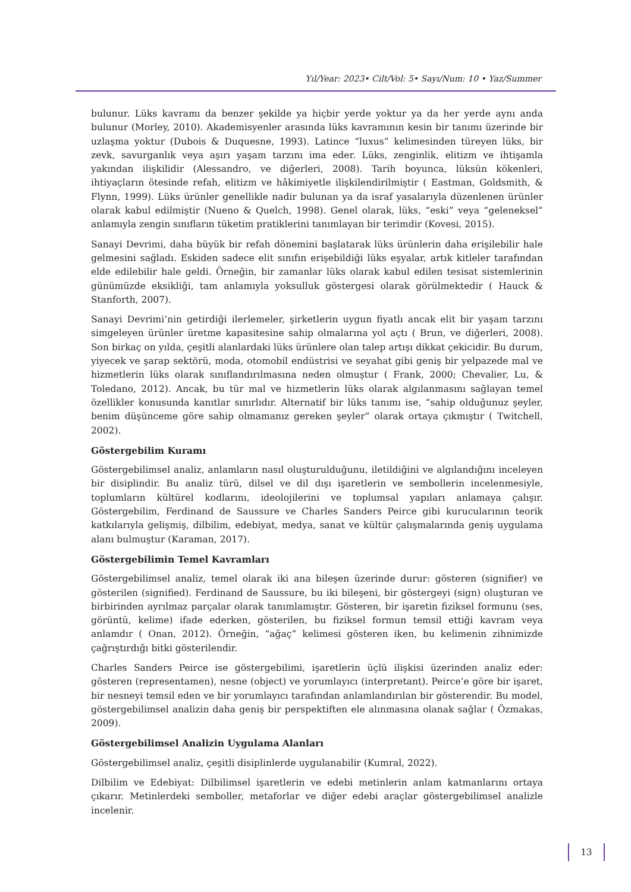Yıl/Year: 2023• Cilt/Vol: 5• Sayı/Num: 10 • Yaz/Summer
bulunur. Lüks kavramı da benzer şekilde ya hiçbir yerde yoktur ya da her yerde aynı anda bulunur (Morley, 2010). Akademisyenler arasında lüks kavramının kesin bir tanımı üzerinde bir uzlaşma yoktur (Dubois & Duquesne, 1993). Latince “luxus” kelimesinden türeyen lüks, bir zevk, savurganlık veya aşırı yaşam tarzını ima eder. Lüks, zenginlik, elitizm ve ihtişamla yakından ilişkilidir (Alessandro, ve diğerleri, 2008). Tarih boyunca, lüksün kökenleri, ihtiyaçların ötesinde refah, elitizm ve hâkimiyetle ilişkilendirilmiştir ( Eastman, Goldsmith, & Flynn, 1999). Lüks ürünler genellikle nadir bulunan ya da israf yasalarıyla düzenlenen ürünler olarak kabul edilmiştir (Nueno & Quelch, 1998). Genel olarak, lüks, “eski” veya “geleneksel” anlamıyla zengin sınıfların tüketim pratiklerini tanımlayan bir terimdir (Kovesi, 2015).
Sanayi Devrimi, daha büyük bir refah dönemini başlatarak lüks ürünlerin daha erişilebilir hale gelmesini sağladı. Eskiden sadece elit sınıfın erişebildiği lüks eşyalar, artık kitleler tarafından elde edilebilir hale geldi. Örneğin, bir zamanlar lüks olarak kabul edilen tesisat sistemlerinin günümüzde eksikliği, tam anlamıyla yoksulluk göstergesi olarak görülmektedir ( Hauck & Stanforth, 2007).
Sanayi Devrimi’nin getirdiği ilerlemeler, şirketlerin uygun fiyatlı ancak elit bir yaşam tarzını simgeleyen ürünler üretme kapasitesine sahip olmalarına yol açtı ( Brun, ve diğerleri, 2008). Son birkaç on yılda, çeşitli alanlardaki lüks ürünlere olan talep artışı dikkat çekicidir. Bu durum, yiyecek ve şarap sektörü, moda, otomobil endüstrisi ve seyahat gibi geniş bir yelpazede mal ve hizmetlerin lüks olarak sınıflandırılmasına neden olmuştur ( Frank, 2000; Chevalier, Lu, & Toledano, 2012). Ancak, bu tür mal ve hizmetlerin lüks olarak algılanmasını sağlayan temel özellikler konusunda kanıtlar sınırlıdır. Alternatif bir lüks tanımı ise, “sahip olduğunuz şeyler, benim düşünceme göre sahip olmamanız gereken şeyler” olarak ortaya çıkmıştır ( Twitchell, 2002).
Göstergebilim Kuramı
Göstergebilimsel analiz, anlamların nasıl oluşturulduğunu, iletildiğini ve algılandığını inceleyen bir disiplindir. Bu analiz türü, dilsel ve dil dışı işaretlerin ve sembollerin incelenmesiyle, toplumların kültürel kodlarını, ideolojilerini ve toplumsal yapıları anlamaya çalışır. Göstergebilim, Ferdinand de Saussure ve Charles Sanders Peirce gibi kurucularının teorik katkılarıyla gelişmiş, dilbilim, edebiyat, medya, sanat ve kültür çalışmalarında geniş uygulama alanı bulmuştur (Karaman, 2017).
Göstergebilimin Temel Kavramları
Göstergebilimsel analiz, temel olarak iki ana bileşen üzerinde durur: gösteren (signifier) ve gösterilen (signified). Ferdinand de Saussure, bu iki bileşeni, bir göstergeyi (sign) oluşturan ve birbirinden ayrılmaz parçalar olarak tanımlamıştır. Gösteren, bir işaretin fiziksel formunu (ses, görüntü, kelime) ifade ederken, gösterilen, bu fiziksel formun temsil ettiği kavram veya anlamdır ( Onan, 2012). Örneğin, “ağaç” kelimesi gösteren iken, bu kelimenin zihnimizde çağrıştırdığı bitki gösterilendir.
Charles Sanders Peirce ise göstergebilimi, işaretlerin üçlü ilişkisi üzerinden analiz eder: gösteren (representamen), nesne (object) ve yorumlayıcı (interpretant). Peirce’e göre bir işaret, bir nesneyi temsil eden ve bir yorumlayıcı tarafından anlamlandırılan bir gösterendir. Bu model, göstergebilimsel analizin daha geniş bir perspektiften ele alınmasına olanak sağlar ( Özmakas, 2009).
Göstergebilimsel Analizin Uygulama Alanları
Göstergebilimsel analiz, çeşitli disiplinlerde uygulanabilir (Kumral, 2022).
Dilbilim ve Edebiyat: Dilbilimsel işaretlerin ve edebi metinlerin anlam katmanlarını ortaya çıkarır. Metinlerdeki semboller, metaforlar ve diğer edebi araçlar göstergebilimsel analizle incelenir.
13